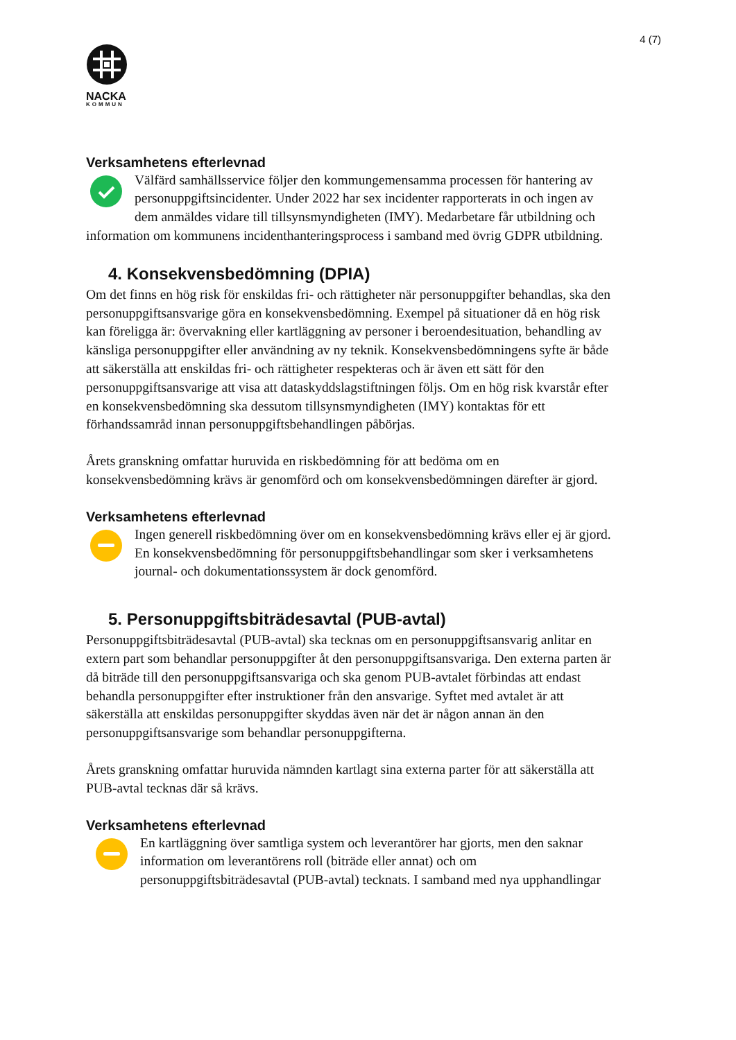4 (7)
NACKA
KOMMUN
Verksamhetens efterlevnad
Välfärd samhällsservice följer den kommungemensamma processen för hantering av personuppgiftsincidenter. Under 2022 har sex incidenter rapporterats in och ingen av dem anmäldes vidare till tillsynsmyndigheten (IMY). Medarbetare får utbildning och information om kommunens incidenthanteringsprocess i samband med övrig GDPR utbildning.
4. Konsekvensbedömning (DPIA)
Om det finns en hög risk för enskildas fri- och rättigheter när personuppgifter behandlas, ska den personuppgiftsansvarige göra en konsekvensbedömning. Exempel på situationer då en hög risk kan föreligga är: övervakning eller kartläggning av personer i beroendesituation, behandling av känsliga personuppgifter eller användning av ny teknik. Konsekvensbedömningens syfte är både att säkerställa att enskildas fri- och rättigheter respekteras och är även ett sätt för den personuppgiftsansvarige att visa att dataskyddslagstiftningen följs. Om en hög risk kvarstår efter en konsekvensbedömning ska dessutom tillsynsmyndigheten (IMY) kontaktas för ett förhandssamråd innan personuppgiftsbehandlingen påbörjas.
Årets granskning omfattar huruvida en riskbedömning för att bedöma om en konsekvensbedömning krävs är genomförd och om konsekvensbedömningen därefter är gjord.
Verksamhetens efterlevnad
Ingen generell riskbedömning över om en konsekvensbedömning krävs eller ej är gjord. En konsekvensbedömning för personuppgiftsbehandlingar som sker i verksamhetens journal- och dokumentationssystem är dock genomförd.
5. Personuppgiftsbiträdesavtal (PUB-avtal)
Personuppgiftsbiträdesavtal (PUB-avtal) ska tecknas om en personuppgiftsansvarig anlitar en extern part som behandlar personuppgifter åt den personuppgiftsansvariga. Den externa parten är då biträde till den personuppgiftsansvariga och ska genom PUB-avtalet förbindas att endast behandla personuppgifter efter instruktioner från den ansvarige. Syftet med avtalet är att säkerställa att enskildas personuppgifter skyddas även när det är någon annan än den personuppgiftsansvarige som behandlar personuppgifterna.
Årets granskning omfattar huruvida nämnden kartlagt sina externa parter för att säkerställa att PUB-avtal tecknas där så krävs.
Verksamhetens efterlevnad
En kartläggning över samtliga system och leverantörer har gjorts, men den saknar information om leverantörens roll (biträde eller annat) och om personuppgiftsbiträdesavtal (PUB-avtal) tecknats. I samband med nya upphandlingar